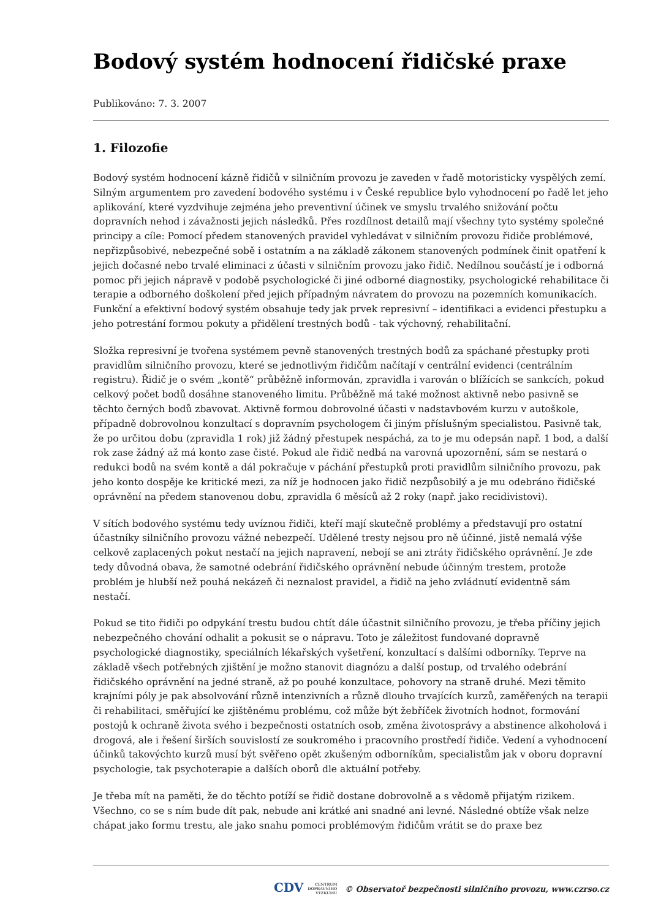Bodový systém hodnocení řidičské praxe
Publikováno: 7. 3. 2007
1. Filozofie
Bodový systém hodnocení kázně řidičů v silničním provozu je zaveden v řadě motoristicky vyspělých zemí. Silným argumentem pro zavedení bodového systému i v České republice bylo vyhodnocení po řadě let jeho aplikování, které vyzdvihuje zejména jeho preventivní účinek ve smyslu trvalého snižování počtu dopravních nehod i závažnosti jejich následků. Přes rozdílnost detailů mají všechny tyto systémy společné principy a cíle: Pomocí předem stanovených pravidel vyhledávat v silničním provozu řidiče problémové, nepřizpůsobivé, nebezpečné sobě i ostatním a na základě zákonem stanovených podmínek činit opatření k jejich dočasné nebo trvalé eliminaci z účasti v silničním provozu jako řidič. Nedílnou součástí je i odborná pomoc při jejich nápravě v podobě psychologické či jiné odborné diagnostiky, psychologické rehabilitace či terapie a odborného doškolení před jejich případným návratem do provozu na pozemních komunikacích. Funkční a efektivní bodový systém obsahuje tedy jak prvek represivní – identifikaci a evidenci přestupku a jeho potrestání formou pokuty a přidělení trestných bodů - tak výchovný, rehabilitační.
Složka represivní je tvořena systémem pevně stanovených trestných bodů za spáchané přestupky proti pravidlům silničního provozu, které se jednotlivým řidičům načítají v centrální evidenci (centrálním registru). Řidič je o svém „kontě“ průběžně informován, zpravidla i varován o blížících se sankcích, pokud celkový počet bodů dosáhne stanoveného limitu. Průběžně má také možnost aktivně nebo pasivně se těchto černých bodů zbavovat. Aktivně formou dobrovolné účasti v nadstavbovém kurzu v autoškole, případně dobrovolnou konzultací s dopravním psychologem či jiným příslušným specialistou. Pasivně tak, že po určitou dobu (zpravidla 1 rok) již žádný přestupek nespáchá, za to je mu odepsán např. 1 bod, a další rok zase žádný až má konto zase čisté. Pokud ale řidič nedbá na varovná upozornění, sám se nestará o redukci bodů na svém kontě a dál pokračuje v páchání přestupků proti pravidlům silničního provozu, pak jeho konto dospěje ke kritické mezi, za níž je hodnocen jako řidič nezpůsobilý a je mu odebráno řidičské oprávnění na předem stanovenou dobu, zpravidla 6 měsíců až 2 roky (např. jako recidivistovi).
V sítích bodového systému tedy uvíznou řidiči, kteří mají skutečně problémy a představují pro ostatní účastníky silničního provozu vážné nebezpečí. Udělené tresty nejsou pro ně účinné, jistě nemalá výše celkově zaplacených pokut nestačí na jejich napravení, nebojí se ani ztráty řidičského oprávnění. Je zde tedy důvodná obava, že samotné odebrání řidičského oprávnění nebude účinným trestem, protože problém je hlubší než pouhá nekázeň či neznalost pravidel, a řidič na jeho zvládnutí evidentně sám nestačí.
Pokud se tito řidiči po odpykání trestu budou chtít dále účastnit silničního provozu, je třeba příčiny jejich nebezpečného chování odhalit a pokusit se o nápravu. Toto je záležitost fundované dopravně psychologické diagnostiky, speciálních lékařských vyšetření, konzultací s dalšími odborníky. Teprve na základě všech potřebných zjištění je možno stanovit diagnózu a další postup, od trvalého odebrání řidičského oprávnění na jedné straně, až po pouhé konzultace, pohovory na straně druhé. Mezi těmito krajními póly je pak absolvování různě intenzivních a různě dlouho trvajících kurzů, zaměřených na terapii či rehabilitaci, směřující ke zjištěnému problému, což může být žebříček životních hodnot, formování postojů k ochraně života svého i bezpečnosti ostatních osob, změna životosprávy a abstinence alkoholová i drogová, ale i řešení širších souvislostí ze soukromého i pracovního prostředí řidiče. Vedení a vyhodnocení účinků takovýchto kurzů musí být svěřeno opět zkušeným odborníkům, specialistům jak v oboru dopravní psychologie, tak psychoterapie a dalších oborů dle aktuální potřeby.
Je třeba mít na paměti, že do těchto potíží se řidič dostane dobrovolně a s vědomě přijatým rizikem. Všechno, co se s ním bude dít pak, nebude ani krátké ani snadné ani levné. Následné obtíže však nelze chápat jako formu trestu, ale jako snahu pomoci problémovým řidičům vrátit se do praxe bez
CDV CENTRUM
DOPRAVNÍHO
VÝZKUMU © Observatoř bezpečnosti silničního provozu, www.czrso.cz